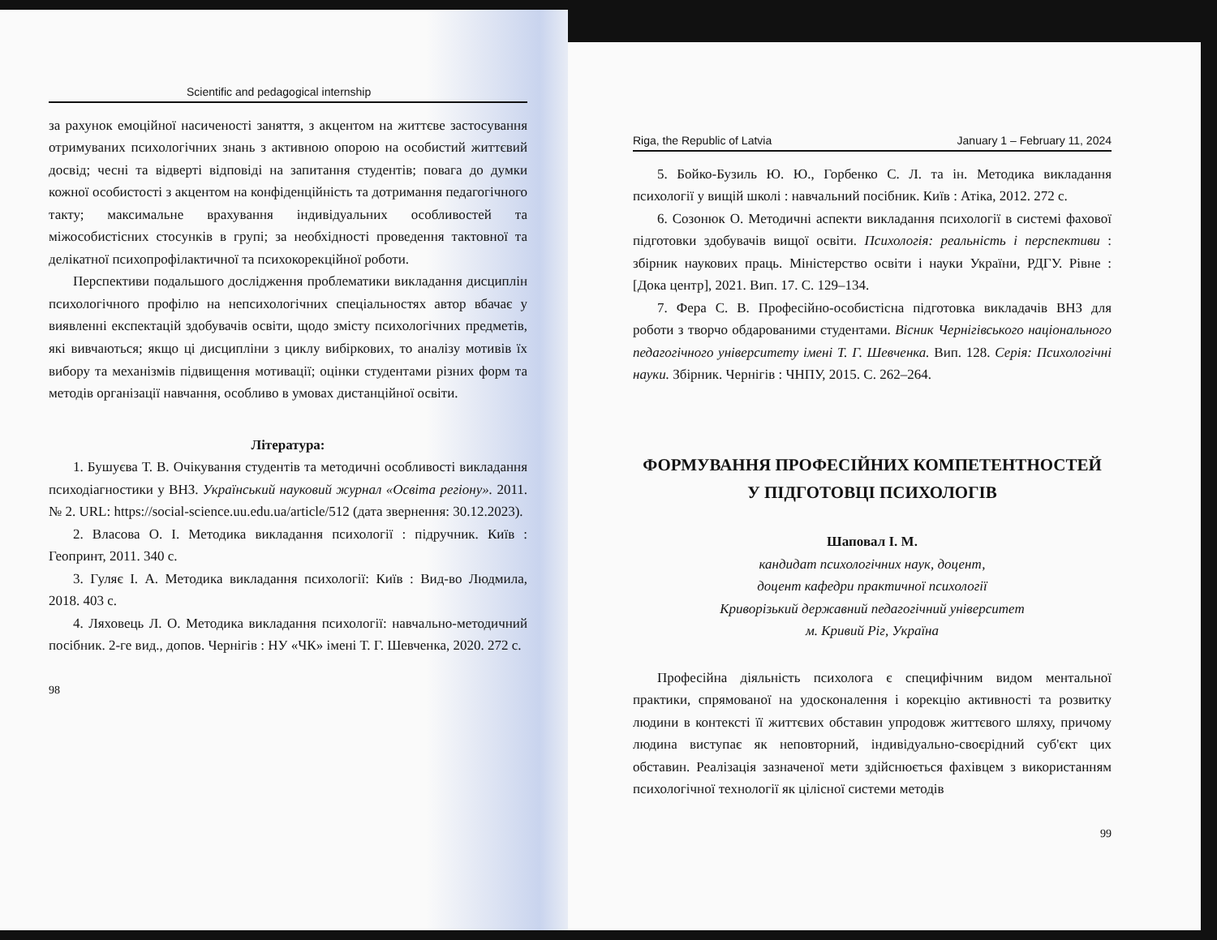Scientific and pedagogical internship
за рахунок емоційної насиченості заняття, з акцентом на життєве застосування отримуваних психологічних знань з активною опорою на особистий життєвий досвід; чесні та відверті відповіді на запитання студентів; повага до думки кожної особистості з акцентом на конфіденційність та дотримання педагогічного такту; максимальне врахування індивідуальних особливостей та міжособистісних стосунків в групі; за необхідності проведення тактовної та делікатної психопрофілактичної та психокорекційної роботи.
Перспективи подальшого дослідження проблематики викладання дисциплін психологічного профілю на непсихологічних спеціальностях автор вбачає у виявленні експектацій здобувачів освіти, щодо змісту психологічних предметів, які вивчаються; якщо ці дисципліни з циклу вибіркових, то аналізу мотивів їх вибору та механізмів підвищення мотивації; оцінки студентами різних форм та методів організації навчання, особливо в умовах дистанційної освіти.
Література:
1. Бушуєва Т. В. Очікування студентів та методичні особливості викладання психодіагностики у ВНЗ. Український науковий журнал «Освіта регіону». 2011. № 2. URL: https://social-science.uu.edu.ua/article/512 (дата звернення: 30.12.2023).
2. Власова О. І. Методика викладання психології : підручник. Київ : Геопринт, 2011. 340 с.
3. Гуляє І. А. Методика викладання психології: Київ : Вид-во Людмила, 2018. 403 с.
4. Ляховець Л. О. Методика викладання психології: навчально-методичний посібник. 2-ге вид., допов. Чернігів : НУ «ЧК» імені Т. Г. Шевченка, 2020. 272 с.
98
Riga, the Republic of Latvia January 1 – February 11, 2024
5. Бойко-Бузиль Ю. Ю., Горбенко С. Л. та ін. Методика викладання психології у вищій школі : навчальний посібник. Київ : Атіка, 2012. 272 с.
6. Созонюк О. Методичні аспекти викладання психології в системі фахової підготовки здобувачів вищої освіти. Психологія: реальність і перспективи : збірник наукових праць. Міністерство освіти і науки України, РДГУ. Рівне : [Дока центр], 2021. Вип. 17. С. 129–134.
7. Фера С. В. Професійно-особистісна підготовка викладачів ВНЗ для роботи з творчо обдарованими студентами. Вісник Чернігівського національного педагогічного університету імені Т. Г. Шевченка. Вип. 128. Серія: Психологічні науки. Збірник. Чернігів : ЧНПУ, 2015. С. 262–264.
ФОРМУВАННЯ ПРОФЕСІЙНИХ КОМПЕТЕНТНОСТЕЙ
У ПІДГОТОВЦІ ПСИХОЛОГІВ
Шаповал І. М.
кандидат психологічних наук, доцент,
доцент кафедри практичної психології
Криворізький державний педагогічний університет
м. Кривий Ріг, Україна
Професійна діяльність психолога є специфічним видом ментальної практики, спрямованої на удосконалення і корекцію активності та розвитку людини в контексті її життєвих обставин упродовж життєвого шляху, причому людина виступає як неповторний, індивідуально-своєрідний суб'єкт цих обставин. Реалізація зазначеної мети здійснюється фахівцем з використанням психологічної технології як цілісної системи методів
99